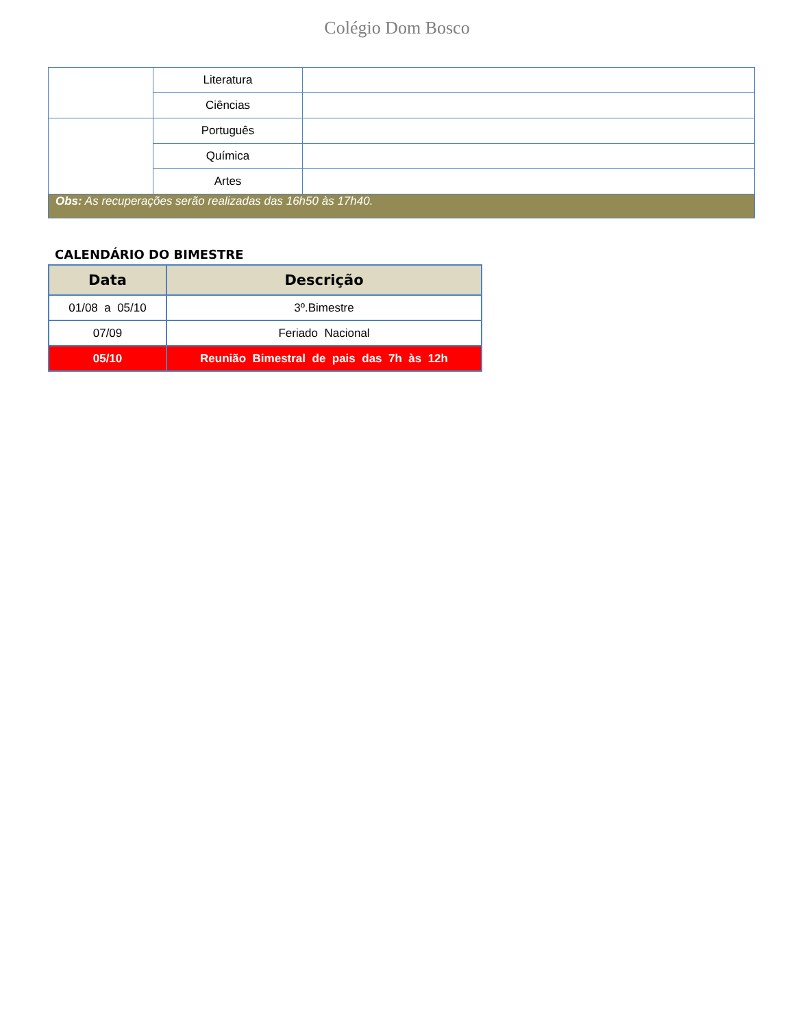Colégio Dom Bosco
| | Literatura | |
| | Ciências | |
| | Português | |
| | Química | |
| | Artes | |
| Obs: As recuperações serão realizadas das 16h50 às 17h40. | | |
CALENDÁRIO DO BIMESTRE
| Data | Descrição |
| --- | --- |
| 01/08 a 05/10 | 3º.Bimestre |
| 07/09 | Feriado Nacional |
| 05/10 | Reunião Bimestral de pais das 7h às 12h |